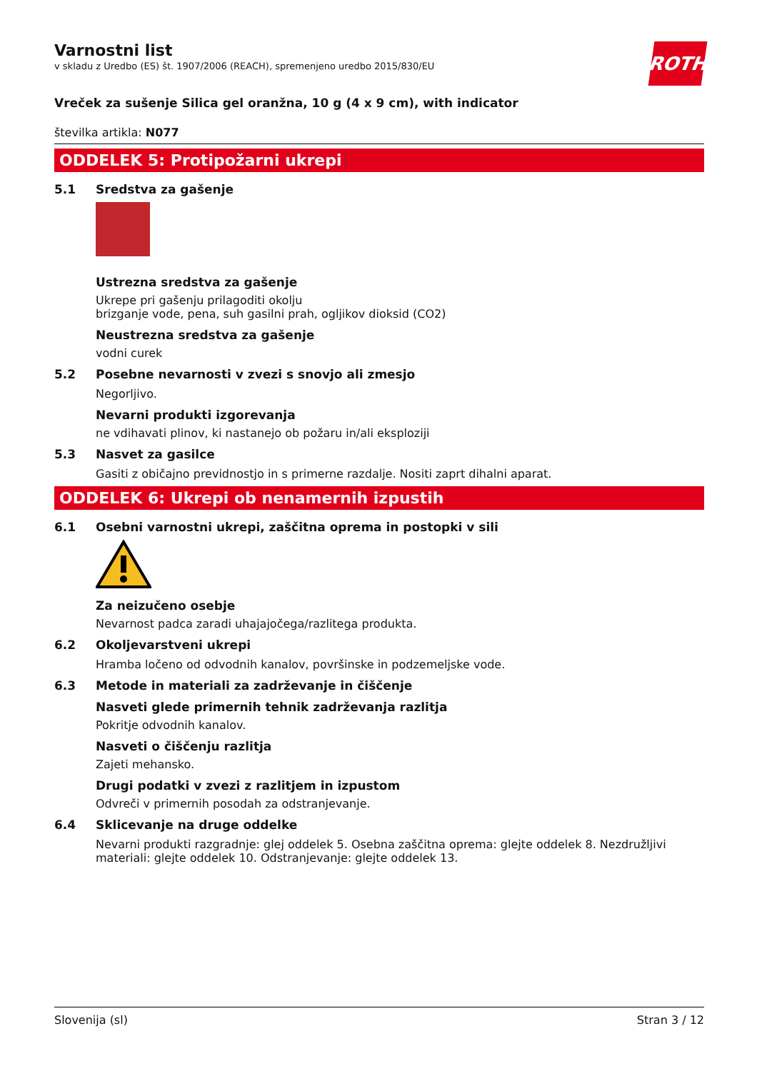ROTH
Varnostni list
v skladu z Uredbo (ES) št. 1907/2006 (REACH), spremenjeno uredbo 2015/830/EU
Vreček za sušenje Silica gel oranžna, 10 g (4 x 9 cm), with indicator
številka artikla: N077
ODDELEK 5: Protipožarni ukrepi
5.1 Sredstva za gašenje
Ustrezna sredstva za gašenje
Ukrepe pri gašenju prilagoditi okolju
brizganje vode, pena, suh gasilni prah, ogljikov dioksid (CO2)
Neustrezna sredstva za gašenje
vodni curek
5.2 Posebne nevarnosti v zvezi s snovjo ali zmesjo
Negorljivo.
Nevarni produkti izgorevanja
ne vdihavati plinov, ki nastanejo ob požaru in/ali eksploziji
5.3 Nasvet za gasilce
Gasiti z običajno previdnostjo in s primerne razdalje. Nositi zaprt dihalni aparat.
ODDELEK 6: Ukrepi ob nenamernih izpustih
6.1 Osebni varnostni ukrepi, zaščitna oprema in postopki v sili
Za neizučeno osebje
Nevarnost padca zaradi uhajajočega/razlitega produkta.
6.2 Okoljevarstveni ukrepi
Hramba ločeno od odvodnih kanalov, površinske in podzemeljske vode.
6.3 Metode in materiali za zadrževanje in čiščenje
Nasveti glede primernih tehnik zadrževanja razlitja
Pokritje odvodnih kanalov.
Nasveti o čiščenju razlitja
Zajeti mehansko.
Drugi podatki v zvezi z razlitjem in izpustom
Odvreči v primernih posodah za odstranjevanje.
6.4 Sklicevanje na druge oddelke
Nevarni produkti razgradnje: glej oddelek 5. Osebna zaščitna oprema: glejte oddelek 8. Nezdružljivi materiali: glejte oddelek 10. Odstranjevanje: glejte oddelek 13.
Slovenija (sl) Stran 3 / 12